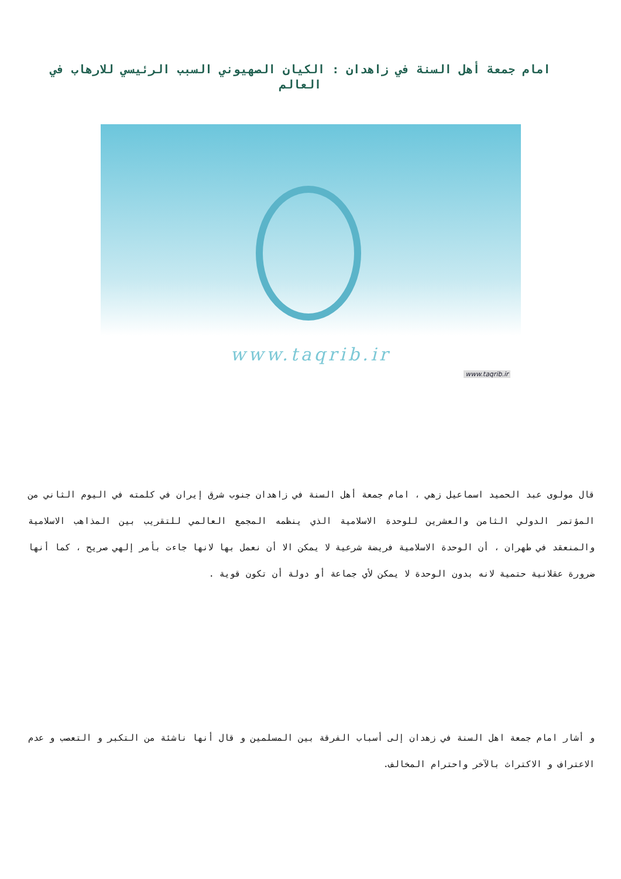امام جمعة أهل السنة في زاهدان : الكيان الصهيوني السبب الرئيسي للارهاب في العالم
www.taqrib.ir
www.taqrib.ir
قال مولوى عبد الحميد اسماعيل زهي ، امام جمعة أهل السنة في زاهدان جنوب شرق إيران في كلمته في اليوم الثاني من المؤتمر الدولي الثامن والعشرين للوحدة الاسلامية الذي ينظمه المجمع العالمي للتقريب بين المذاهب الاسلامية والمنعقد في طهران ، أن الوحدة الاسلامية فريضة شرعية لا يمكن الا أن نعمل بها لانها جاءت بأمر إلهي صريح ، كما أنها ضرورة عقلانية حتمية لانه بدون الوحدة لا يمكن لأي جماعة أو دولة أن تكون قوية .
و أشار امام جمعة اهل السنة في زهدان إلى أسباب الفرقة بين المسلمين و قال أنها ناشئة من التكبر و التعصب و عدم الاعتراف و الاكتراث بالآخر واحترام المخالف.